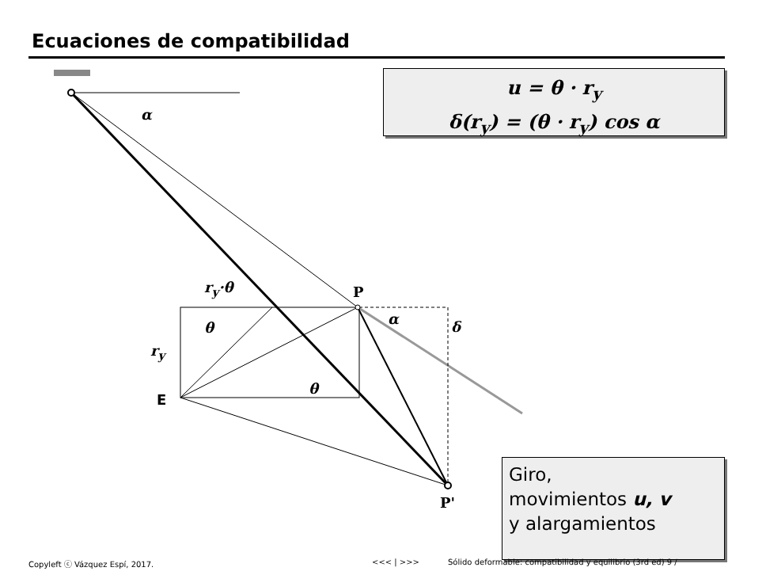Ecuaciones de compatibilidad
u = θ · r<sub>y</sub>
δ(r<sub>y</sub>) = (θ · r<sub>y</sub>) cos α
α
r<sub>y</sub>·θ P
θ
α δ
r<sub>y</sub>
θ
E
P'
Giro,
movimientos u, v
y alargamientos
Copyleft ⓒ Vázquez Espí, 2017. <<< | >>>
Sólido deformable: compatibilidad y equilibrio (3rd ed) 9 /